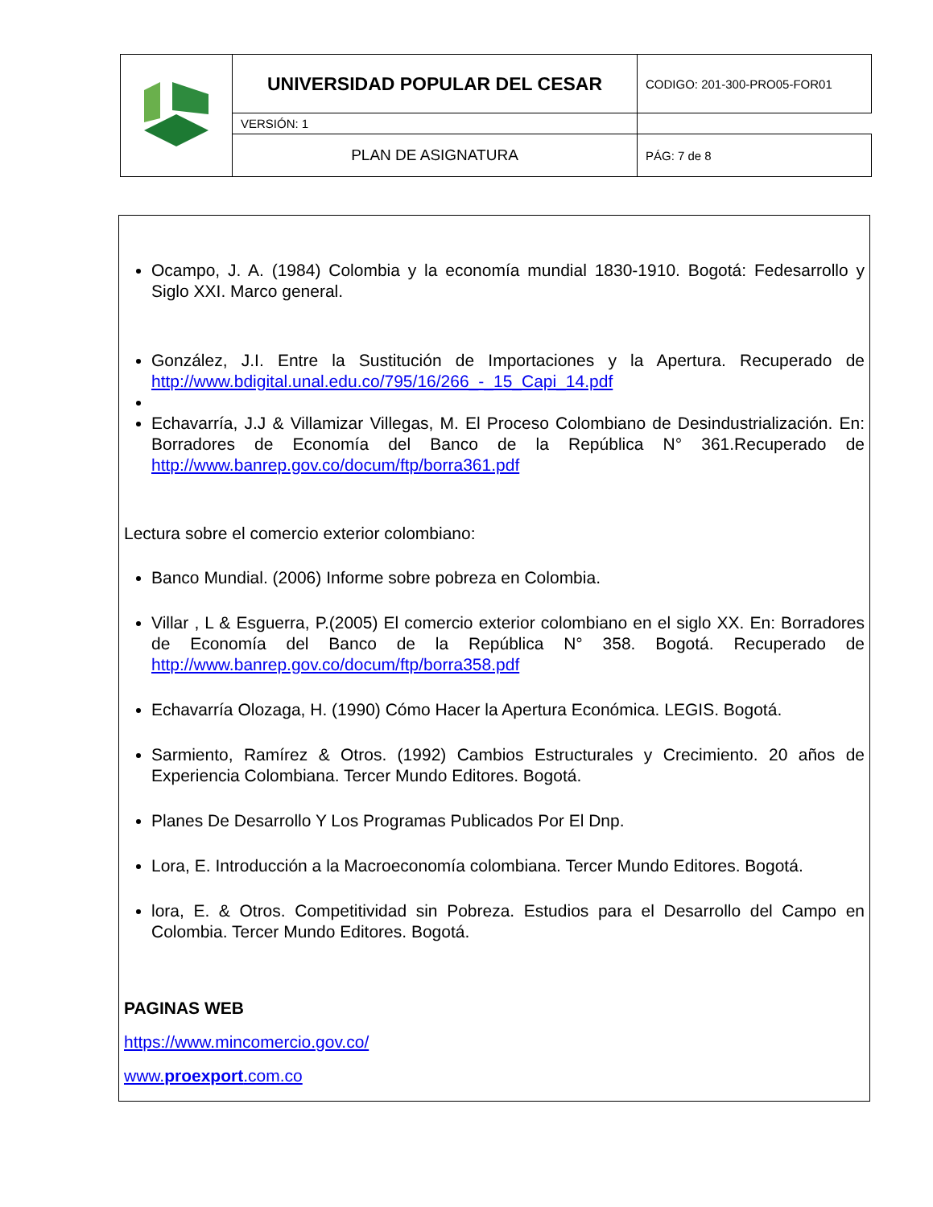| | UNIVERSIDAD POPULAR DEL CESAR | CODIGO: 201-300-PRO05-FOR01 | |
| | | VERSIÓN: 1 | |
| | | PLAN DE ASIGNATURA | PÁG: 7 de 8 |
Ocampo, J. A. (1984) Colombia y la economía mundial 1830-1910. Bogotá: Fedesarrollo y Siglo XXI. Marco general.
González, J.I. Entre la Sustitución de Importaciones y la Apertura. Recuperado de http://www.bdigital.unal.edu.co/795/16/266_-_15_Capi_14.pdf
Echavarría, J.J & Villamizar Villegas, M. El Proceso Colombiano de Desindustrialización. En: Borradores de Economía del Banco de la República N° 361.Recuperado de http://www.banrep.gov.co/docum/ftp/borra361.pdf
Lectura sobre el comercio exterior colombiano:
Banco Mundial. (2006) Informe sobre pobreza en Colombia.
Villar , L & Esguerra, P.(2005) El comercio exterior colombiano en el siglo XX. En: Borradores de Economía del Banco de la República N° 358. Bogotá. Recuperado de http://www.banrep.gov.co/docum/ftp/borra358.pdf
Echavarría Olozaga, H. (1990) Cómo Hacer la Apertura Económica. LEGIS. Bogotá.
Sarmiento, Ramírez & Otros. (1992) Cambios Estructurales y Crecimiento. 20 años de Experiencia Colombiana. Tercer Mundo Editores. Bogotá.
Planes De Desarrollo Y Los Programas Publicados Por El Dnp.
Lora, E. Introducción a la Macroeconomía colombiana. Tercer Mundo Editores. Bogotá.
lora, E. & Otros. Competitividad sin Pobreza. Estudios para el Desarrollo del Campo en Colombia. Tercer Mundo Editores. Bogotá.
PAGINAS WEB
https://www.mincomercio.gov.co/
www.proexport.com.co